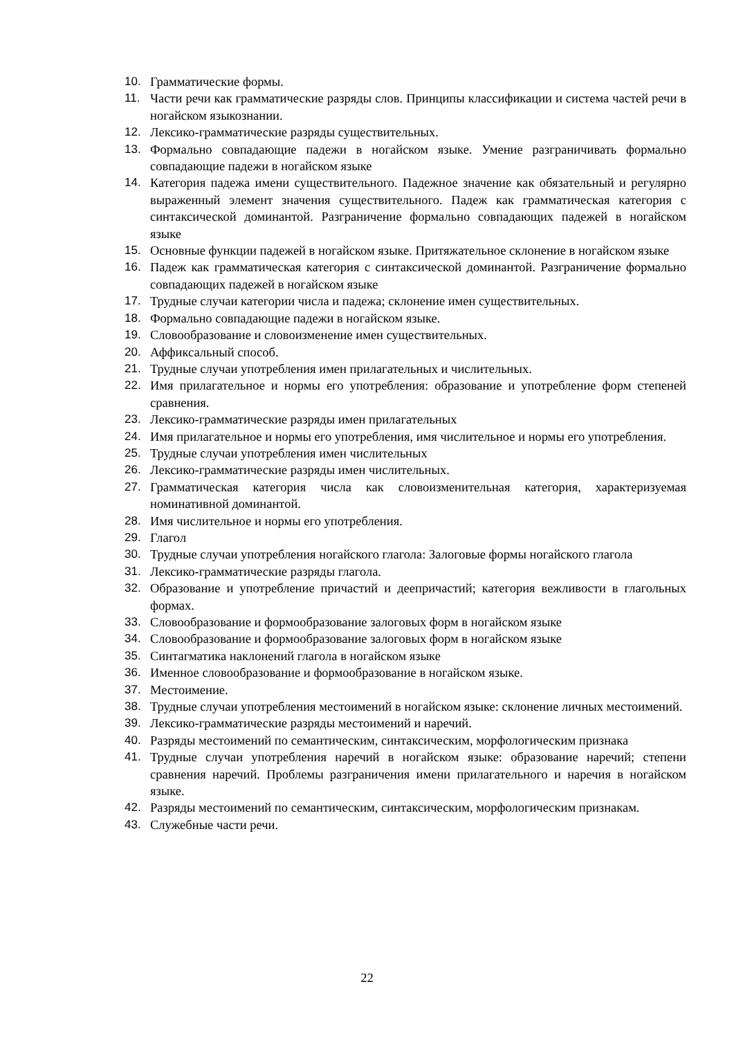10. Грамматические формы.
11. Части речи как грамматические разряды слов. Принципы классификации и система частей речи в ногайском языкознании.
12. Лексико-грамматические разряды существительных.
13. Формально совпадающие падежи в ногайском языке. Умение разграничивать формально совпадающие падежи в ногайском языке
14. Категория падежа имени существительного. Падежное значение как обязательный и регулярно выраженный элемент значения существительного. Падеж как грамматическая категория с синтаксической доминантой. Разграничение формально совпадающих падежей в ногайском языке
15. Основные функции падежей в ногайском языке. Притяжательное склонение в ногайском языке
16. Падеж как грамматическая категория с синтаксической доминантой. Разграничение формально совпадающих падежей в ногайском языке
17. Трудные случаи категории числа и падежа; склонение имен существительных.
18. Формально совпадающие падежи в ногайском языке.
19. Словообразование и словоизменение имен существительных.
20. Аффиксальный способ.
21. Трудные случаи употребления имен прилагательных и числительных.
22. Имя прилагательное и нормы его употребления: образование и употребление форм степеней сравнения.
23. Лексико-грамматические разряды имен прилагательных
24. Имя прилагательное и нормы его употребления, имя числительное и нормы его употребления.
25. Трудные случаи употребления имен числительных
26. Лексико-грамматические разряды имен числительных.
27. Грамматическая категория числа как словоизменительная категория, характеризуемая номинативной доминантой.
28. Имя числительное и нормы его употребления.
29. Глагол
30. Трудные случаи употребления ногайского глагола: Залоговые формы ногайского глагола
31. Лексико-грамматические разряды глагола.
32. Образование и употребление причастий и деепричастий; категория вежливости в глагольных формах.
33. Словообразование и формообразование залоговых форм в ногайском языке
34. Словообразование и формообразование залоговых форм в ногайском языке
35. Синтагматика наклонений глагола в ногайском языке
36. Именное словообразование и формообразование в ногайском языке.
37. Местоимение.
38. Трудные случаи употребления местоимений в ногайском языке: склонение личных местоимений.
39. Лексико-грамматические разряды местоимений и наречий.
40. Разряды местоимений по семантическим, синтаксическим, морфологическим признака
41. Трудные случаи употребления наречий в ногайском языке: образование наречий; степени сравнения наречий. Проблемы разграничения имени прилагательного и наречия в ногайском языке.
42. Разряды местоимений по семантическим, синтаксическим, морфологическим признакам.
43. Служебные части речи.
22